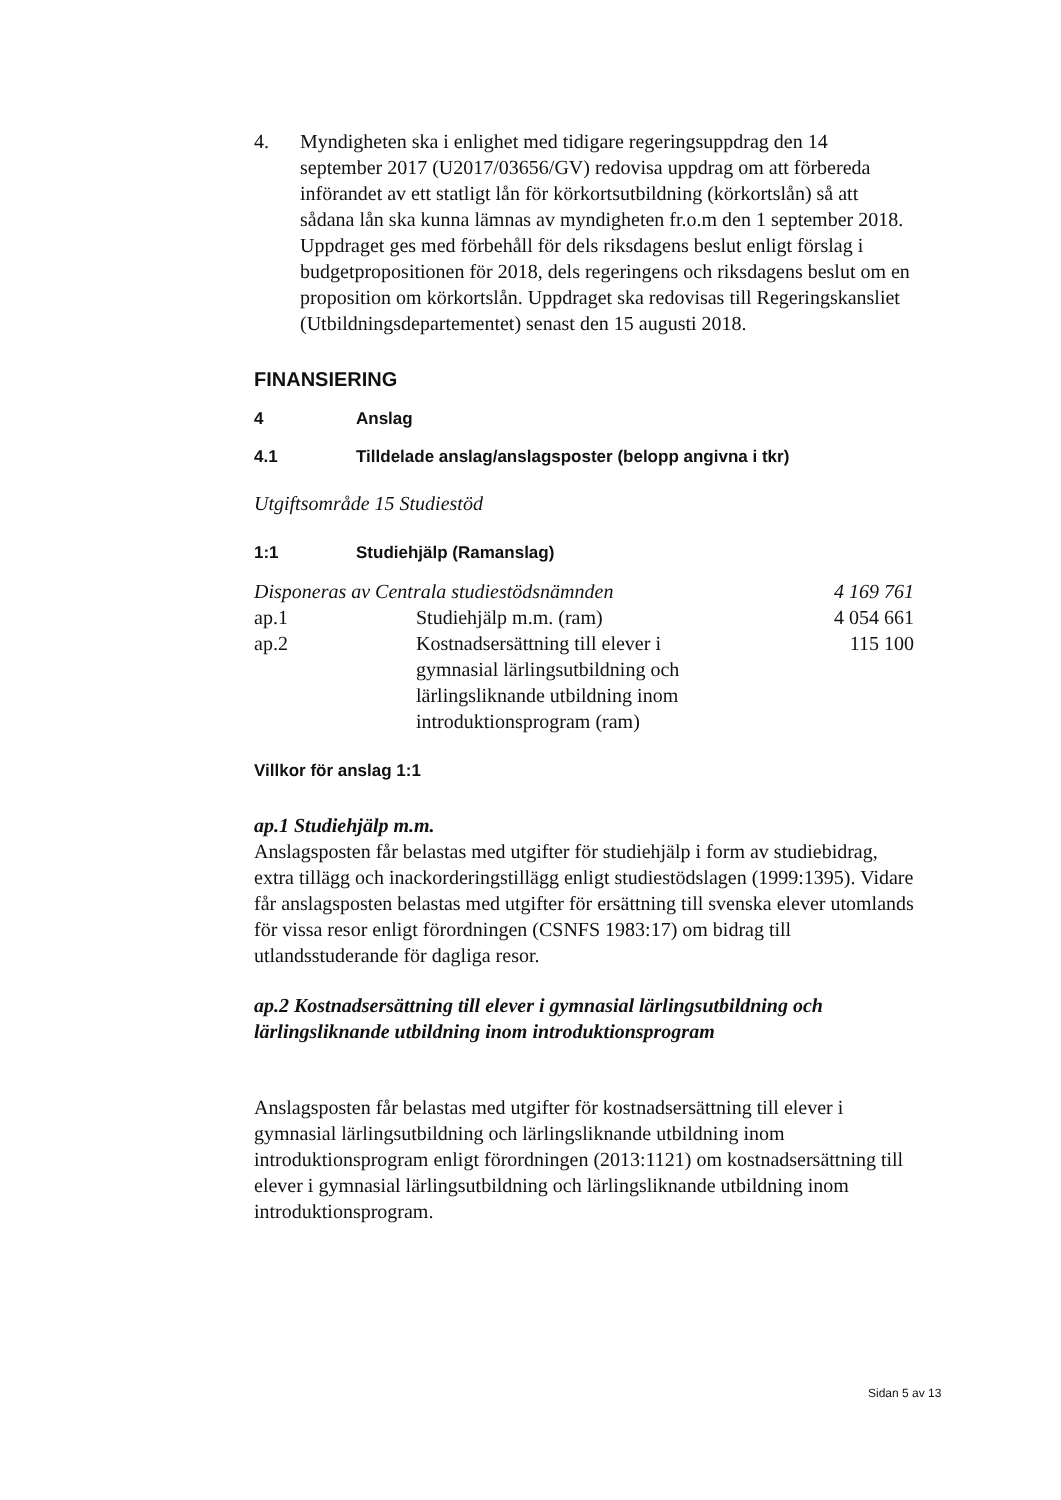4. Myndigheten ska i enlighet med tidigare regeringsuppdrag den 14 september 2017 (U2017/03656/GV) redovisa uppdrag om att förbereda införandet av ett statligt lån för körkortsutbildning (körkortslån) så att sådana lån ska kunna lämnas av myndigheten fr.o.m den 1 september 2018. Uppdraget ges med förbehåll för dels riksdagens beslut enligt förslag i budgetpropositionen för 2018, dels regeringens och riksdagens beslut om en proposition om körkortslån. Uppdraget ska redovisas till Regeringskansliet (Utbildningsdepartementet) senast den 15 augusti 2018.
FINANSIERING
4 Anslag
4.1 Tilldelade anslag/anslagsposter (belopp angivna i tkr)
Utgiftsområde 15 Studiestöd
1:1 Studiehjälp (Ramanslag)
| Disponeras av Centrala studiestödsnämnden | | 4 169 761 |
| ap.1 | Studiehjälp m.m. (ram) | 4 054 661 |
| ap.2 | Kostnadsersättning till elever i gymnasial lärlingsutbildning och lärlingsliknande utbildning inom introduktionsprogram (ram) | 115 100 |
Villkor för anslag 1:1
ap.1 Studiehjälp m.m.
Anslagsposten får belastas med utgifter för studiehjälp i form av studiebidrag, extra tillägg och inackorderingstillägg enligt studiestödslagen (1999:1395). Vidare får anslagsposten belastas med utgifter för ersättning till svenska elever utomlands för vissa resor enligt förordningen (CSNFS 1983:17) om bidrag till utlandsstuderande för dagliga resor.
ap.2 Kostnadsersättning till elever i gymnasial lärlingsutbildning och lärlingsliknande utbildning inom introduktionsprogram
Anslagsposten får belastas med utgifter för kostnadsersättning till elever i gymnasial lärlingsutbildning och lärlingsliknande utbildning inom introduktionsprogram enligt förordningen (2013:1121) om kostnadsersättning till elever i gymnasial lärlingsutbildning och lärlingsliknande utbildning inom introduktionsprogram.
Sidan 5 av 13